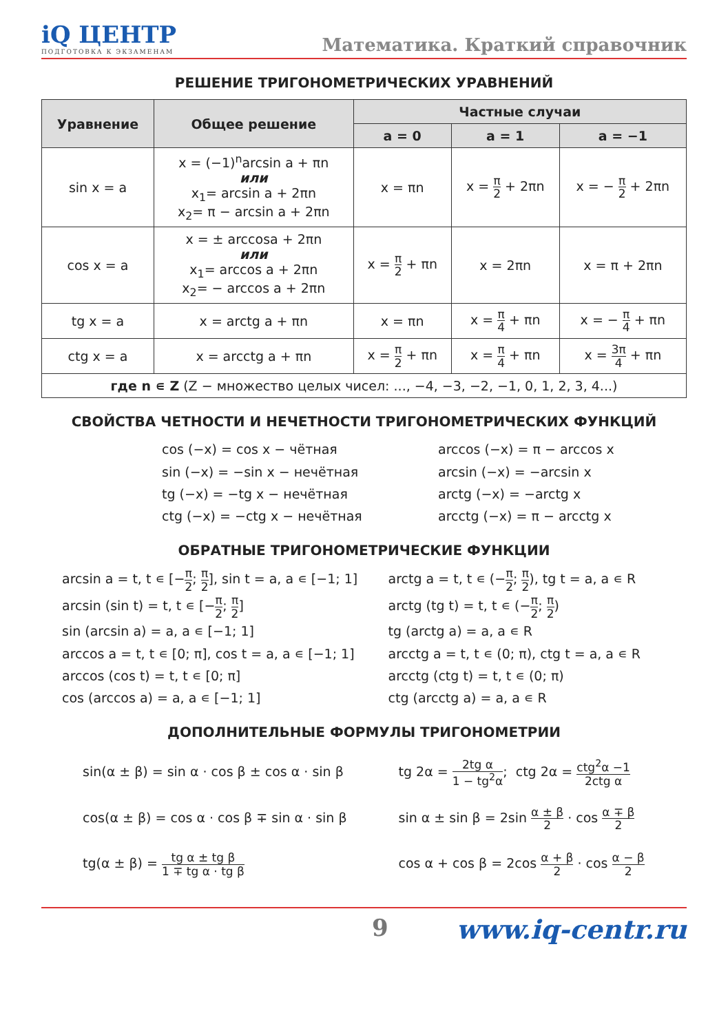iQ ЦЕНТР
ПОДГОТОВКА К ЭКЗАМЕНАМ
Математика. Краткий справочник
РЕШЕНИЕ ТРИГОНОМЕТРИЧЕСКИХ УРАВНЕНИЙ
| Уравнение | Общее решение | Частные случаи | | |
| --- | --- | --- | --- | --- |
| | | a = 0 | a = 1 | a = −1 |
| sin x = a | x = (−1)<sup>n</sup>arcsin a + πn или x<sub>1</sub>= arcsin a + 2πn x<sub>2</sub>= π − arcsin a + 2πn | x = πn | x = π 2 + 2πn | x = − π 2 + 2πn |
| cos x = a | x = ± arccosa + 2πn или x<sub>1</sub>= arccos a + 2πn x<sub>2</sub>= − arccos a + 2πn | x = π 2 + πn | x = 2πn | x = π + 2πn |
| tg x = a | x = arctg a + πn | x = πn | x = π 4 + πn | x = − π 4 + πn |
| ctg x = a | x = arcctg a + πn | x = π 2 + πn | x = π 4 + πn | x = 3π 4 + πn |
| где n ∊ Z (Z − множество целых чисел: ..., −4, −3, −2, −1, 0, 1, 2, 3, 4...) | | | | |
СВОЙСТВА ЧЕТНОСТИ И НЕЧЕТНОСТИ ТРИГОНОМЕТРИЧЕСКИХ ФУНКЦИЙ
cos (−x) = cos x − чётная
sin (−x) = −sin x − нечётная
tg (−x) = −tg x − нечётная
ctg (−x) = −ctg x − нечётная
arccos (−x) = π − arccos x
arcsin (−x) = −arcsin x
arctg (−x) = −arctg x
arcctg (−x) = π − arcctg x
ОБРАТНЫЕ ТРИГОНОМЕТРИЧЕСКИЕ ФУНКЦИИ
arcsin a = t, t ∊ [−π 2; π 2], sin t = a, a ∊ [−1; 1]
arcsin (sin t) = t, t ∊ [−π 2; π 2]
sin (arcsin a) = a, a ∊ [−1; 1]
arccos a = t, t ∊ [0; π], cos t = a, a ∊ [−1; 1]
arccos (cos t) = t, t ∊ [0; π]
cos (arccos a) = a, a ∊ [−1; 1]
arctg a = t, t ∊ (−π 2; π 2), tg t = a, a ∊ R
arctg (tg t) = t, t ∊ (−π 2; π 2)
tg (arctg a) = a, a ∊ R
arcctg a = t, t ∊ (0; π), ctg t = a, a ∊ R
arcctg (ctg t) = t, t ∊ (0; π)
ctg (arcctg a) = a, a ∊ R
ДОПОЛНИТЕЛЬНЫЕ ФОРМУЛЫ ТРИГОНОМЕТРИИ
sin(α ± β) = sin α · cos β ± cos α · sin β
cos(α ± β) = cos α · cos β ∓ sin α · sin β
tg(α ± β) = tg α ± tg β 1 ∓ tg α · tg β
tg 2α = 2tg α 1 − tg<sup>2</sup>α; ctg 2α = ctg<sup>2</sup>α −1 2ctg α
sin α ± sin β = 2sin α ± β 2 · cos α ∓ β 2
cos α + cos β = 2cos α + β 2 · cos α − β 2
9 www.iq-centr.ru